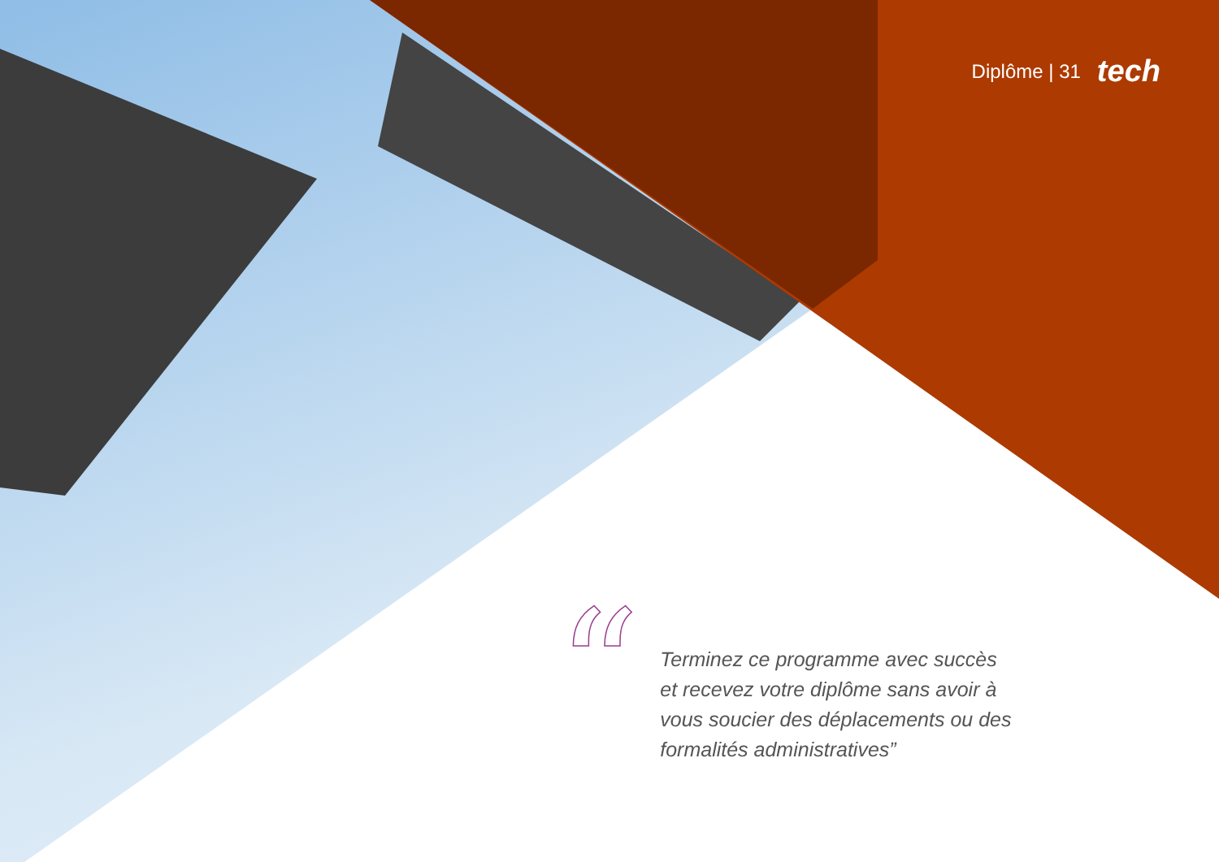Diplôme | 31 tech
“
Terminez ce programme avec succès et recevez votre diplôme sans avoir à vous soucier des déplacements ou des formalités administratives”